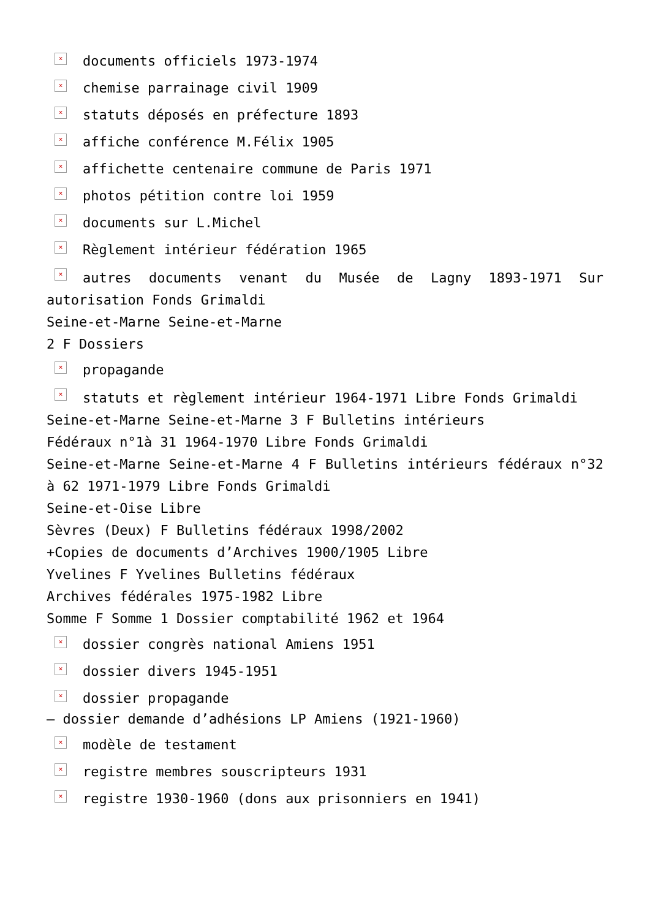× documents officiels 1973-1974
× chemise parrainage civil 1909
× statuts déposés en préfecture 1893
× affiche conférence M.Félix 1905
× affichette centenaire commune de Paris 1971
× photos pétition contre loi 1959
× documents sur L.Michel
× Règlement intérieur fédération 1965
× autres documents venant du Musée de Lagny 1893-1971 Sur autorisation Fonds Grimaldi
Seine-et-Marne Seine-et-Marne
2 F Dossiers
× propagande
× statuts et règlement intérieur 1964-1971 Libre Fonds Grimaldi
Seine-et-Marne Seine-et-Marne 3 F Bulletins intérieurs
Fédéraux n°1à 31 1964-1970 Libre Fonds Grimaldi
Seine-et-Marne Seine-et-Marne 4 F Bulletins intérieurs fédéraux n°32 à 62 1971-1979 Libre Fonds Grimaldi
Seine-et-Oise Libre
Sèvres (Deux) F Bulletins fédéraux 1998/2002
+Copies de documents d’Archives 1900/1905 Libre
Yvelines F Yvelines Bulletins fédéraux
Archives fédérales 1975-1982 Libre
Somme F Somme 1 Dossier comptabilité 1962 et 1964
× dossier congrès national Amiens 1951
× dossier divers 1945-1951
× dossier propagande
– dossier demande d’adhésions LP Amiens (1921-1960)
× modèle de testament
× registre membres souscripteurs 1931
× registre 1930-1960 (dons aux prisonniers en 1941)